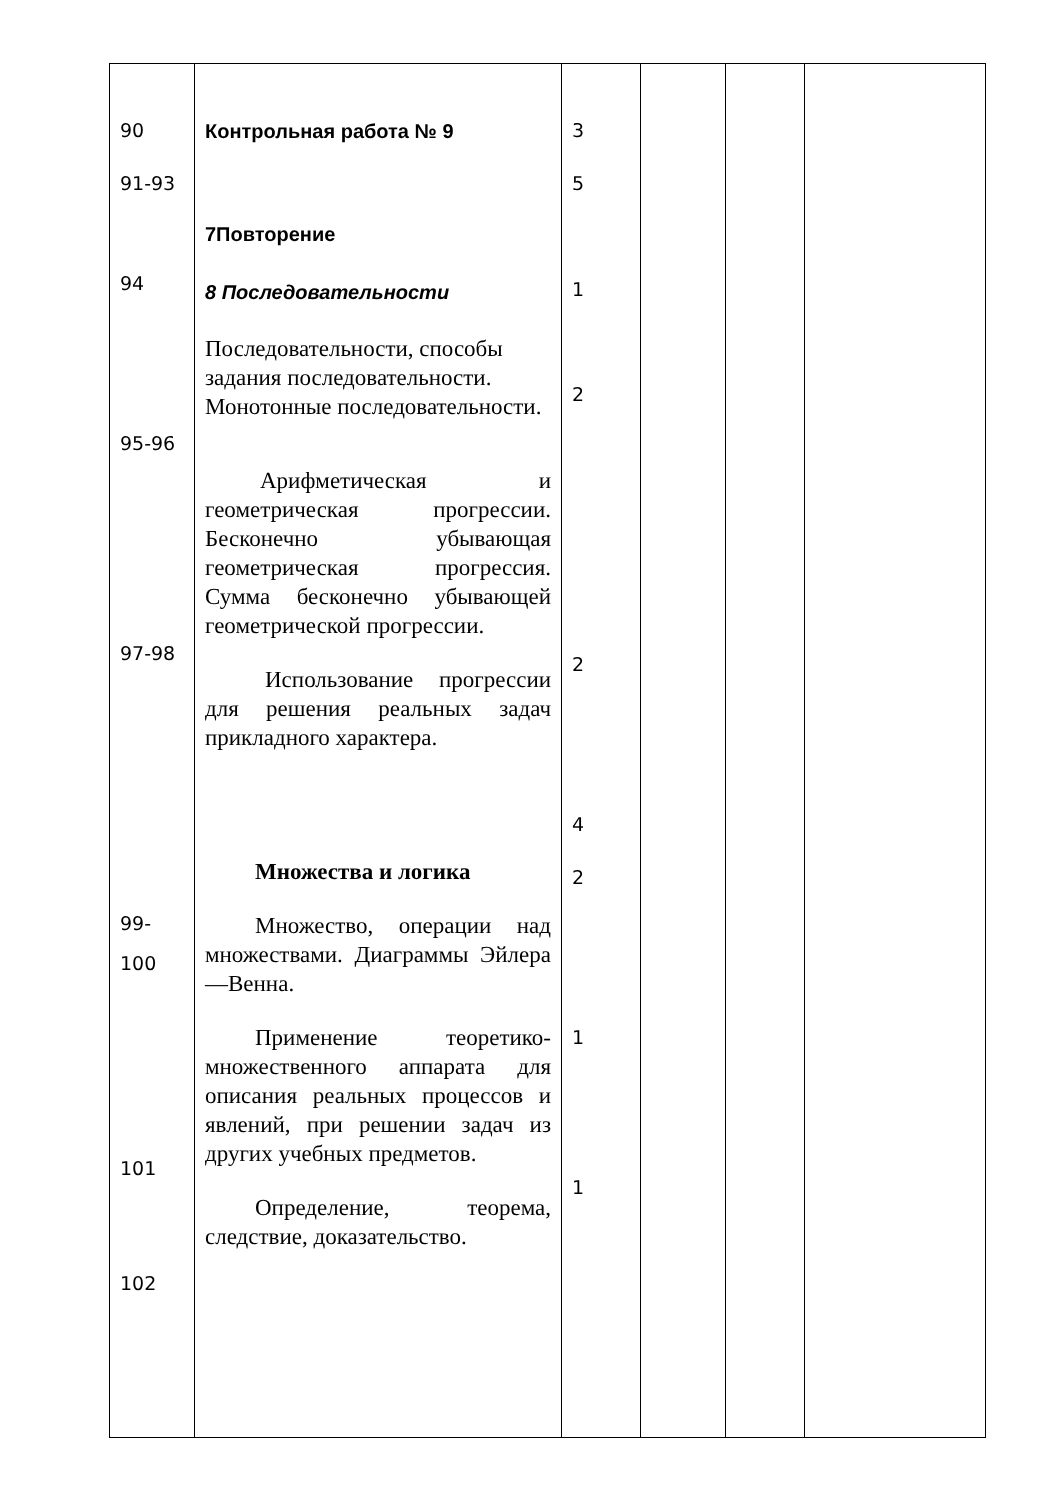| 90 91-93 94 95-96 97-98 99- 100 101 102 | Контрольная работа № 9 7Повторение 8 Последовательности Последовательности, способы задания последовательности. Монотонные последовательности. Арифметическая и геометрическая прогрессии. Бесконечно убывающая геометрическая прогрессия. Сумма бесконечно убывающей геометрической прогрессии. Использование прогрессии для решения реальных задач прикладного характера. Множества и логика Множество, операции над множествами. Диаграммы Эйлера—Венна. Применение теоретико-множественного аппарата для описания реальных процессов и явлений, при решении задач из других учебных предметов. Определение, теорема, следствие, доказательство. | 3 5 1 2 2 4 2 1 1 | | | |